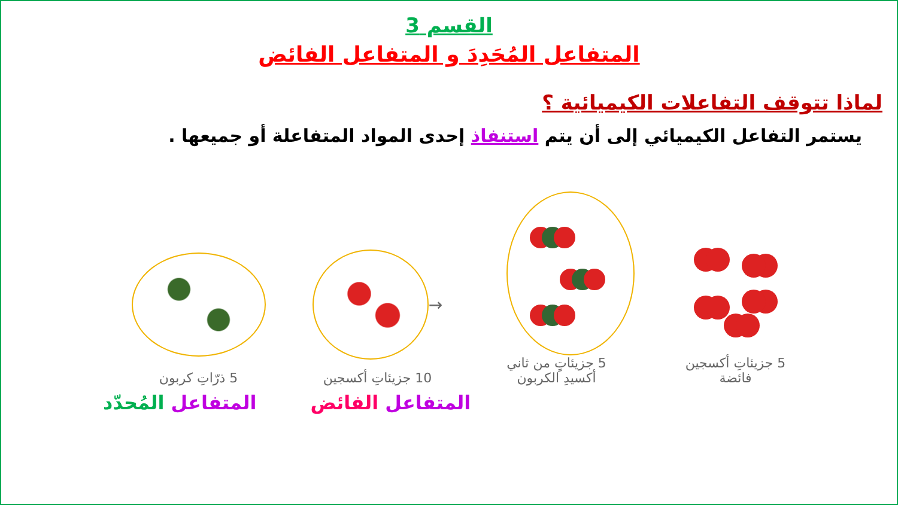القسم 3
المتفاعل المُحَدِدَ و المتفاعل الفائض
لماذا تتوقف التفاعلات الكيميائية ؟
يستمر التفاعل الكيميائي إلى أن يتم استنفاذ إحدى المواد المتفاعلة أو جميعها .
5 جزيئاتِ أكسجين
فائضة
5 جزيئاتٍ من ثاني
أكسيدِ الكربون
→
10 جزيئاتِ أكسجين
5 ذرّاتِ كربون
المتفاعل الفائض المتفاعل المُحدّد